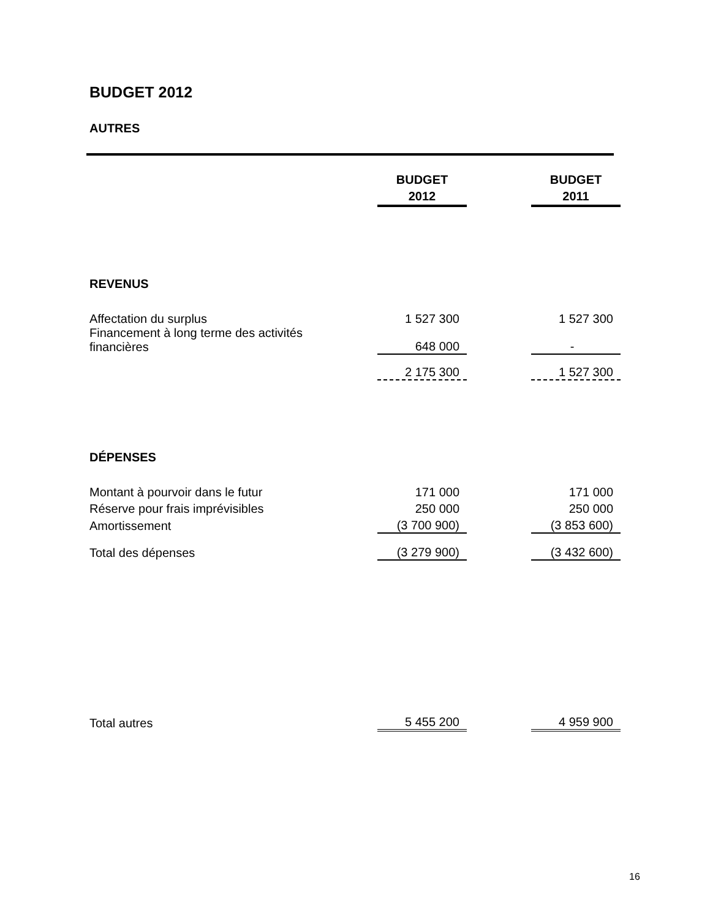BUDGET 2012
AUTRES
| | BUDGET 2012 | | BUDGET 2011 |
| REVENUS | | | |
| Affectation du surplus | 1 527 300 | | 1 527 300 |
| Financement à long terme des activités financières | 648 000 | | - |
| | 2 175 300 | | 1 527 300 |
| DÉPENSES | | | |
| Montant à pourvoir dans le futur | 171 000 | | 171 000 |
| Réserve pour frais imprévisibles | 250 000 | | 250 000 |
| Amortissement | (3 700 900) | | (3 853 600) |
| Total des dépenses | (3 279 900) | | (3 432 600) |
| Total autres | 5 455 200 | | 4 959 900 |
16